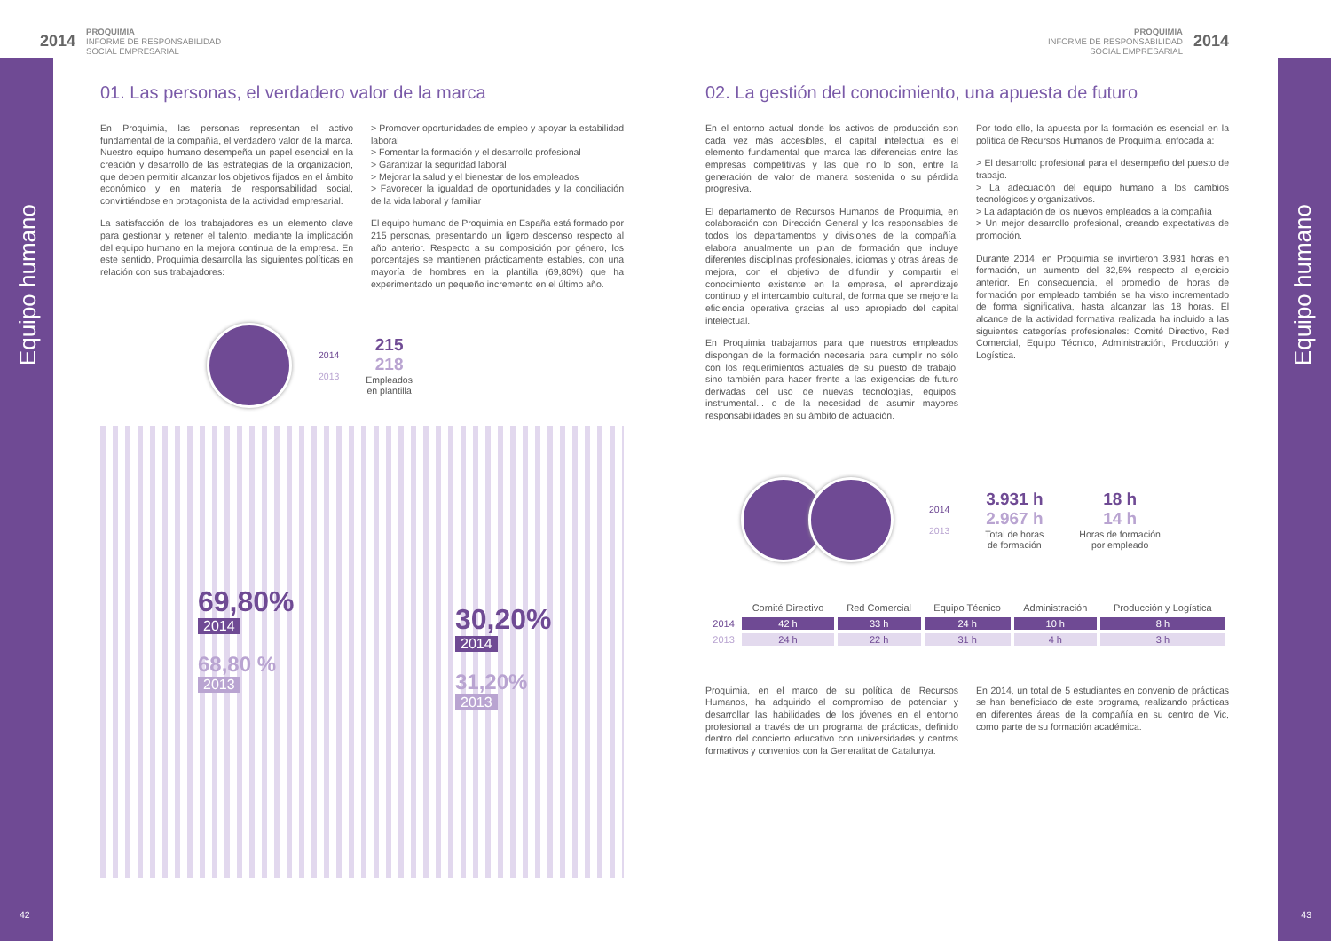Equipo humano
Equipo humano
42 43
2014
PROQUIMIA
INFORME DE RESPONSABILIDAD
SOCIAL EMPRESARIAL
01. Las personas, el verdadero valor de la marca
En Proquimia, las personas representan el activo fundamental de la compañía, el verdadero valor de la marca. Nuestro equipo humano desempeña un papel esencial en la creación y desarrollo de las estrategias de la organización, que deben permitir alcanzar los objetivos fijados en el ámbito económico y en materia de responsabilidad social, convirtiéndose en protagonista de la actividad empresarial.
La satisfacción de los trabajadores es un elemento clave para gestionar y retener el talento, mediante la implicación del equipo humano en la mejora continua de la empresa. En este sentido, Proquimia desarrolla las siguientes políticas en relación con sus trabajadores:
> Promover oportunidades de empleo y apoyar la estabilidad laboral
> Fomentar la formación y el desarrollo profesional
> Garantizar la seguridad laboral
> Mejorar la salud y el bienestar de los empleados
> Favorecer la igualdad de oportunidades y la conciliación de la vida laboral y familiar
El equipo humano de Proquimia en España está formado por 215 personas, presentando un ligero descenso respecto al año anterior. Respecto a su composición por género, los porcentajes se mantienen prácticamente estables, con una mayoría de hombres en la plantilla (69,80%) que ha experimentado un pequeño incremento en el último año.
2014
2013
215
218
Empleados
en plantilla
69,80%
2014
68,80 %
2013
30,20%
2014
31,20%
2013
PROQUIMIA
INFORME DE RESPONSABILIDAD
SOCIAL EMPRESARIAL
2014
02. La gestión del conocimiento, una apuesta de futuro
En el entorno actual donde los activos de producción son cada vez más accesibles, el capital intelectual es el elemento fundamental que marca las diferencias entre las empresas competitivas y las que no lo son, entre la generación de valor de manera sostenida o su pérdida progresiva.
El departamento de Recursos Humanos de Proquimia, en colaboración con Dirección General y los responsables de todos los departamentos y divisiones de la compañía, elabora anualmente un plan de formación que incluye diferentes disciplinas profesionales, idiomas y otras áreas de mejora, con el objetivo de difundir y compartir el conocimiento existente en la empresa, el aprendizaje continuo y el intercambio cultural, de forma que se mejore la eficiencia operativa gracias al uso apropiado del capital intelectual.
En Proquimia trabajamos para que nuestros empleados dispongan de la formación necesaria para cumplir no sólo con los requerimientos actuales de su puesto de trabajo, sino también para hacer frente a las exigencias de futuro derivadas del uso de nuevas tecnologías, equipos, instrumental... o de la necesidad de asumir mayores responsabilidades en su ámbito de actuación.
Por todo ello, la apuesta por la formación es esencial en la política de Recursos Humanos de Proquimia, enfocada a:
> El desarrollo profesional para el desempeño del puesto de trabajo.
> La adecuación del equipo humano a los cambios tecnológicos y organizativos.
> La adaptación de los nuevos empleados a la compañía
> Un mejor desarrollo profesional, creando expectativas de promoción.
Durante 2014, en Proquimia se invirtieron 3.931 horas en formación, un aumento del 32,5% respecto al ejercicio anterior. En consecuencia, el promedio de horas de formación por empleado también se ha visto incrementado de forma significativa, hasta alcanzar las 18 horas. El alcance de la actividad formativa realizada ha incluido a las siguientes categorías profesionales: Comité Directivo, Red Comercial, Equipo Técnico, Administración, Producción y Logística.
2014
2013
3.931 h
2.967 h
Total de horas
de formación
18 h
14 h
Horas de formación
por empleado
| | Comité Directivo | Red Comercial | Equipo Técnico | Administración | Producción y Logística |
| --- | --- | --- | --- | --- | --- |
| 2014 | 42 h | 33 h | 24 h | 10 h | 8 h |
| 2013 | 24 h | 22 h | 31 h | 4 h | 3 h |
Proquimia, en el marco de su política de Recursos Humanos, ha adquirido el compromiso de potenciar y desarrollar las habilidades de los jóvenes en el entorno profesional a través de un programa de prácticas, definido dentro del concierto educativo con universidades y centros formativos y convenios con la Generalitat de Catalunya.
En 2014, un total de 5 estudiantes en convenio de prácticas se han beneficiado de este programa, realizando prácticas en diferentes áreas de la compañía en su centro de Vic, como parte de su formación académica.